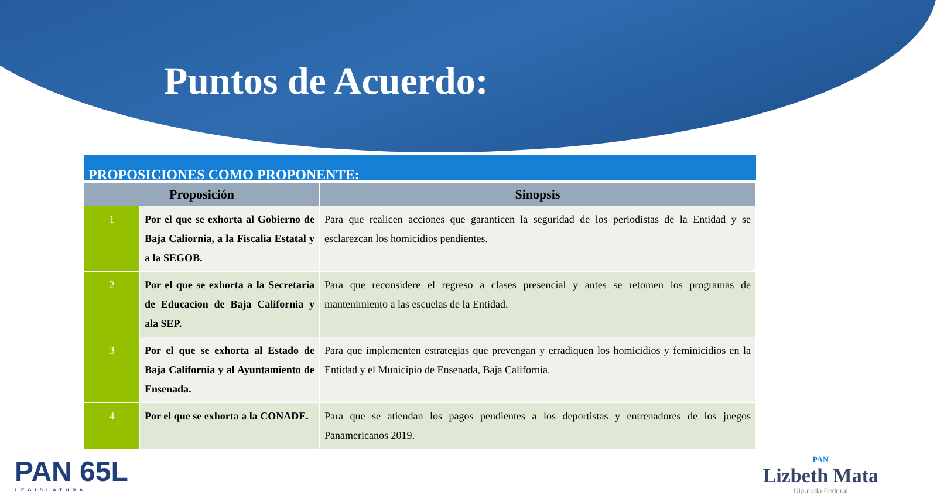Puntos de Acuerdo:
PROPOSICIONES COMO PROPONENTE:
| Proposición | | Sinopsis |
| --- | --- | --- |
| 1 | Por el que se exhorta al Gobierno de Baja Caliornia, a la Fiscalia Estatal y a la SEGOB. | Para que realicen acciones que garanticen la seguridad de los periodistas de la Entidad y se esclarezcan los homicidios pendientes. |
| 2 | Por el que se exhorta a la Secretaria de Educacion de Baja California y ala SEP. | Para que reconsidere el regreso a clases presencial y antes se retomen los programas de mantenimiento a las escuelas de la Entidad. |
| 3 | Por el que se exhorta al Estado de Baja California y al Ayuntamiento de Ensenada. | Para que implementen estrategias que prevengan y erradiquen los homicidios y feminicidios en la Entidad y el Municipio de Ensenada, Baja California. |
| 4 | Por el que se exhorta a la CONADE. | Para que se atiendan los pagos pendientes a los deportistas y entrenadores de los juegos Panamericanos 2019. |
PAN 65L
LEGISLATURA
PAN
Lizbeth Mata
Diputada Federal